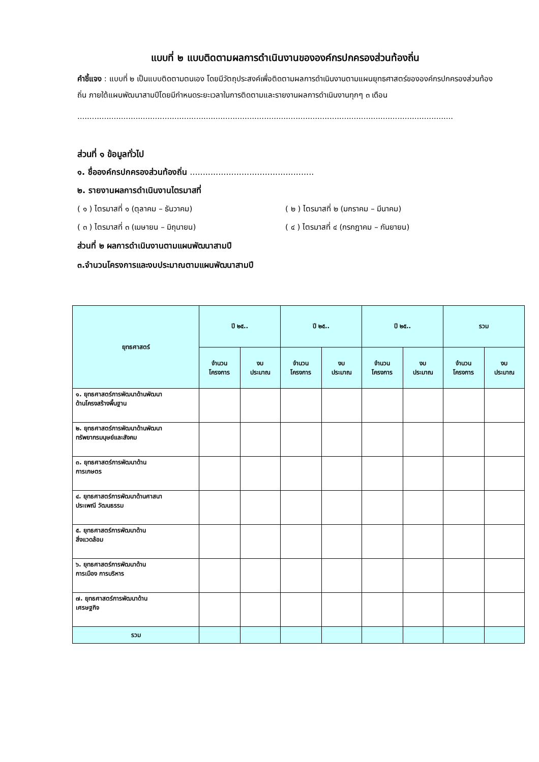แบบที่ ๒ แบบติดตามผลการดำเนินงานขององค์กรปกครองส่วนท้องถิ่น
คำชี้แจง : แบบที่ ๒ เป็นแบบติดตามตนเอง โดยมีวัตถุประสงค์เพื่อติดตามผลการดำเนินงานตามแผนยุทธศาสตร์ขององค์กรปกครองส่วนท้องถิ่น ภายใต้แผนพัฒนาสามปีโดยมีกำหนดระยะเวลาในการติดตามและรายงานผลการดำเนินงานทุกๆ ๓ เดือน
...........................................................................................................................................................
ส่วนที่ ๑ ข้อมูลทั่วไป
๑. ชื่อองค์กรปกครองส่วนท้องถิ่น ................................................
๒. รายงานผลการดำเนินงานไตรมาสที่
( ๑ ) ไตรมาสที่ ๑ (ตุลาคม – ธันวาคม) ( ๒ ) ไตรมาสที่ ๒ (มกราคม – มีนาคม)
( ๓ ) ไตรมาสที่ ๓ (เมษายน – มิถุนายน) ( ๔ ) ไตรมาสที่ ๔ (กรกฎาคม – กันยายน)
ส่วนที่ ๒ ผลการดำเนินงานตามแผนพัฒนาสามปี
๓.จำนวนโครงการและงบประมาณตามแผนพัฒนาสามปี
| ยุทธศาสตร์ | ปี ๒๕.. | | ปี ๒๕.. | | ปี ๒๕.. | | รวม | |
| --- | --- | --- | --- | --- | --- | --- | --- | --- |
| | จำนวน โครงการ | งบ ประมาณ | จำนวน โครงการ | งบ ประมาณ | จำนวน โครงการ | งบ ประมาณ | จำนวน โครงการ | งบ ประมาณ |
| ๑. ยุทธศาสตร์การพัฒนาด้านพัฒนา ด้านโครงสร้างพื้นฐาน | | | | | | | | |
| ๒. ยุทธศาสตร์การพัฒนาด้านพัฒนา ทรัพยากรมนุษย์และสังคม | | | | | | | | |
| ๓. ยุทธศาสตร์การพัฒนาด้าน การเกษตร | | | | | | | | |
| ๔. ยุทธศาสตร์การพัฒนาด้านศาสนา ประเพณี วัฒนธรรม | | | | | | | | |
| ๕. ยุทธศาสตร์การพัฒนาด้าน สิ่งแวดล้อม | | | | | | | | |
| ๖. ยุทธศาสตร์การพัฒนาด้าน การเมือง การบริหาร | | | | | | | | |
| ๗. ยุทธศาสตร์การพัฒนาด้าน เศรษฐกิจ | | | | | | | | |
| รวม | | | | | | | | |